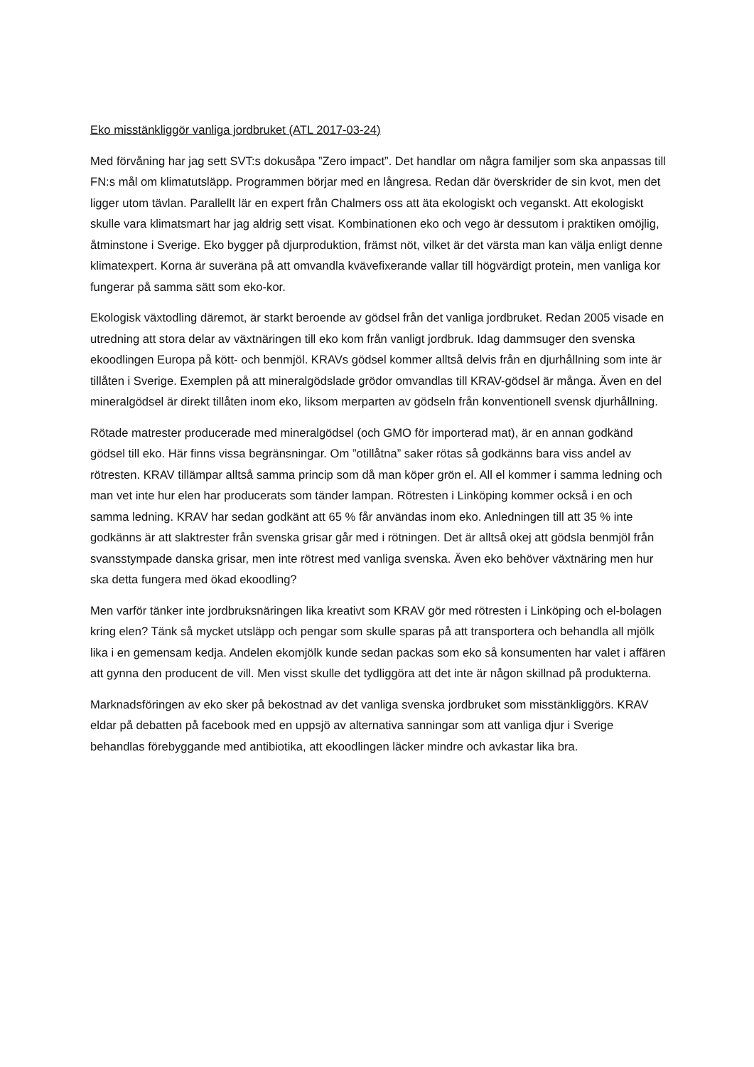Eko misstänkliggör vanliga jordbruket (ATL 2017-03-24)
Med förvåning har jag sett SVT:s dokusåpa ”Zero impact”. Det handlar om några familjer som ska anpassas till FN:s mål om klimatutsläpp. Programmen börjar med en långresa. Redan där överskrider de sin kvot, men det ligger utom tävlan. Parallellt lär en expert från Chalmers oss att äta ekologiskt och veganskt. Att ekologiskt skulle vara klimatsmart har jag aldrig sett visat. Kombinationen eko och vego är dessutom i praktiken omöjlig, åtminstone i Sverige. Eko bygger på djurproduktion, främst nöt, vilket är det värsta man kan välja enligt denne klimatexpert. Korna är suveräna på att omvandla kvävefixerande vallar till högvärdigt protein, men vanliga kor fungerar på samma sätt som eko-kor.
Ekologisk växtodling däremot, är starkt beroende av gödsel från det vanliga jordbruket. Redan 2005 visade en utredning att stora delar av växtnäringen till eko kom från vanligt jordbruk. Idag dammsuger den svenska ekoodlingen Europa på kött- och benmjöl. KRAVs gödsel kommer alltså delvis från en djurhållning som inte är tillåten i Sverige. Exemplen på att mineralgödslade grödor omvandlas till KRAV-gödsel är många. Även en del mineralgödsel är direkt tillåten inom eko, liksom merparten av gödseln från konventionell svensk djurhållning.
Rötade matrester producerade med mineralgödsel (och GMO för importerad mat), är en annan godkänd gödsel till eko. Här finns vissa begränsningar. Om ”otillåtna” saker rötas så godkänns bara viss andel av rötresten. KRAV tillämpar alltså samma princip som då man köper grön el. All el kommer i samma ledning och man vet inte hur elen har producerats som tänder lampan. Rötresten i Linköping kommer också i en och samma ledning. KRAV har sedan godkänt att 65 % får användas inom eko. Anledningen till att 35 % inte godkänns är att slaktrester från svenska grisar går med i rötningen. Det är alltså okej att gödsla benmjöl från svansstympade danska grisar, men inte rötrest med vanliga svenska. Även eko behöver växtnäring men hur ska detta fungera med ökad ekoodling?
Men varför tänker inte jordbruksnäringen lika kreativt som KRAV gör med rötresten i Linköping och el-bolagen kring elen? Tänk så mycket utsläpp och pengar som skulle sparas på att transportera och behandla all mjölk lika i en gemensam kedja. Andelen ekomjölk kunde sedan packas som eko så konsumenten har valet i affären att gynna den producent de vill. Men visst skulle det tydliggöra att det inte är någon skillnad på produkterna.
Marknadsföringen av eko sker på bekostnad av det vanliga svenska jordbruket som misstänkliggörs. KRAV eldar på debatten på facebook med en uppsjö av alternativa sanningar som att vanliga djur i Sverige behandlas förebyggande med antibiotika, att ekoodlingen läcker mindre och avkastar lika bra.